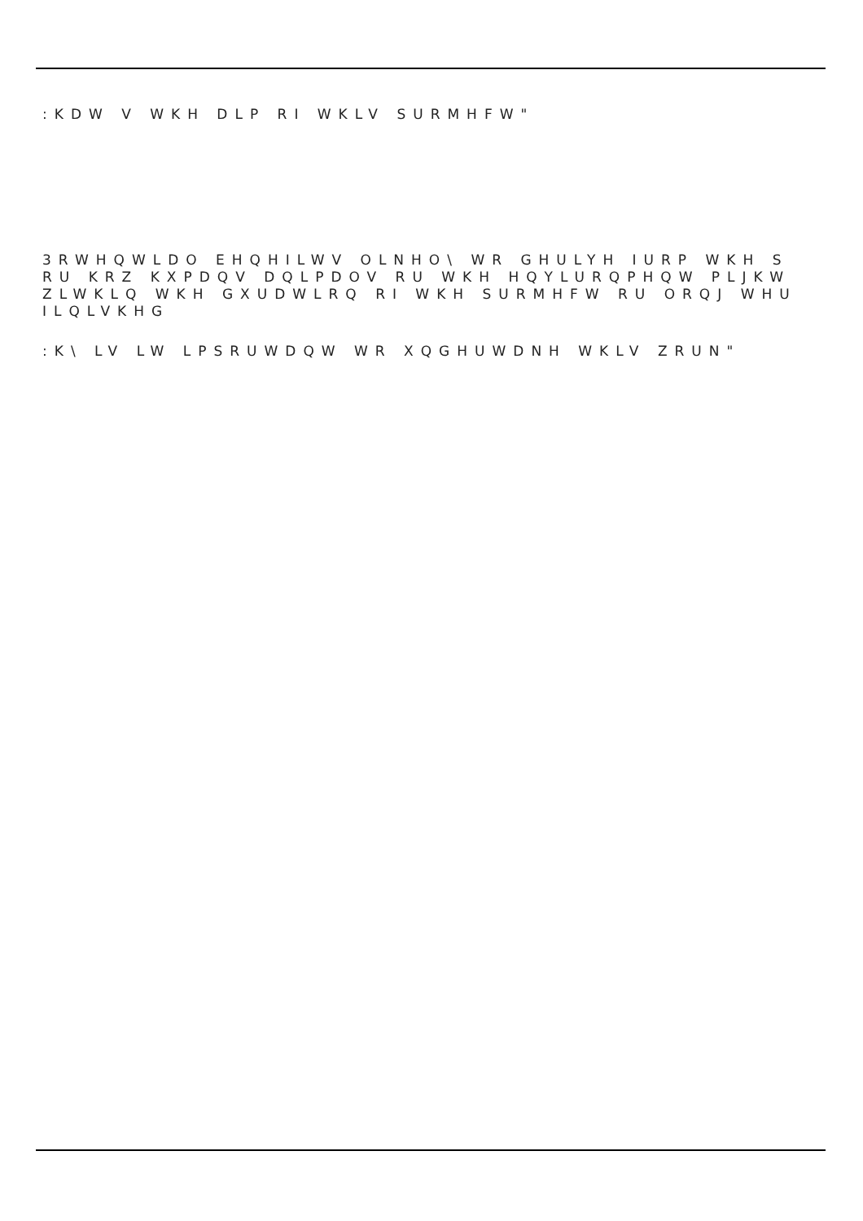:KDW V WKH DLP RI WKLV SURMHFW"
3RWHQWLDO EHQHILWV OLNHO\ WR GHULYH IURP WKH S
RU KRZ KXPDQV DQLPDOV RU WKH HQYLURQPHQW PLJKW
ZLWKLQ WKH GXUDWLRQ RI WKH SURMHFW RU ORQJ WHU
ILQLVKHG
:K\ LV LW LPSRUWDQW WR XQGHUWDNH WKLV ZRUN"